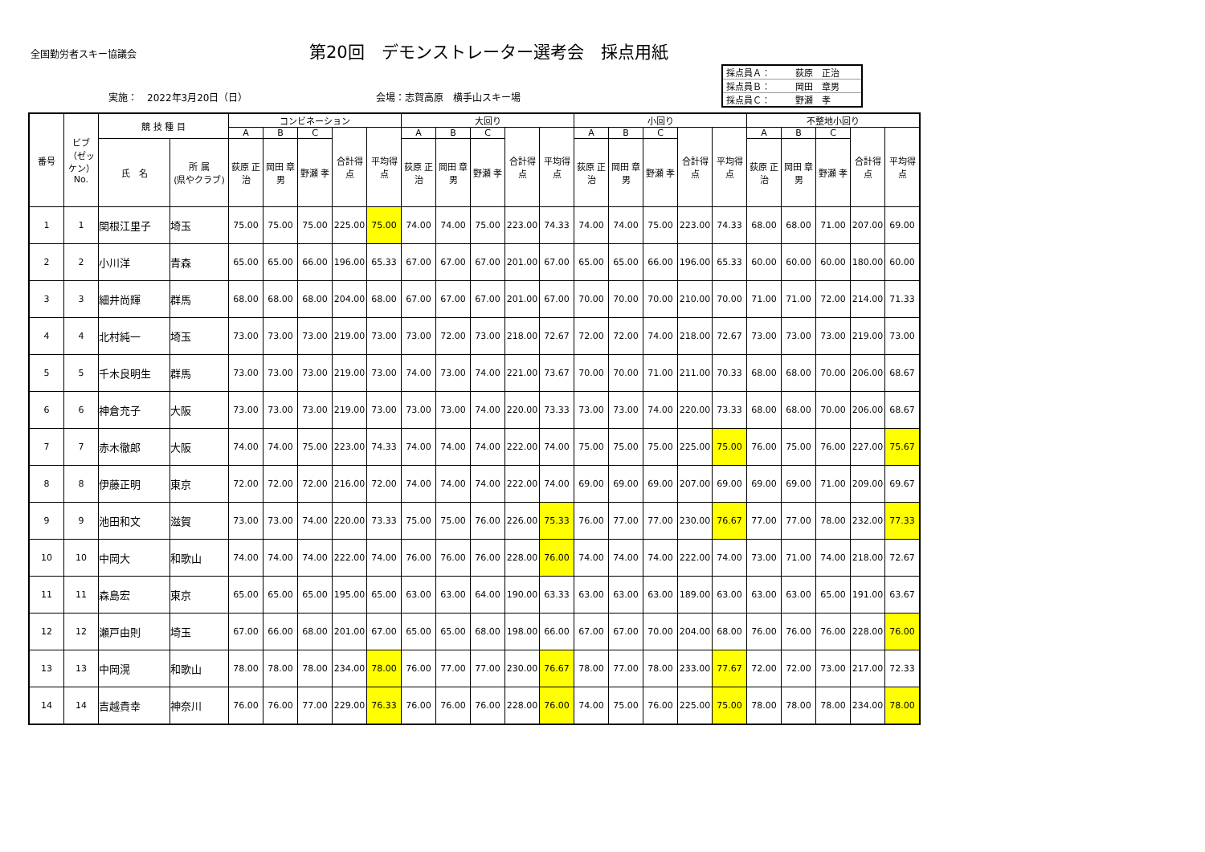全国勤労者スキー協議会
第20回　デモンストレーター選考会　採点用紙
実施：　2022年3月20日（日） 会場：志賀高原　横手山スキー場
| 採点員Ａ： | 荻原 正治 |
| 採点員Ｂ： | 岡田 章男 |
| 採点員Ｃ： | 野瀬 孝 |
| 番号 | ビブ（ゼッケン）No. | 競 技 種 目 | | コンビネーション | | | | | 大回り | | | | | 小回り | | | | | 不整地小回り | | | | |
| --- | --- | --- | --- | --- | --- | --- | --- | --- | --- | --- | --- | --- | --- | --- | --- | --- | --- | --- | --- | --- | --- | --- | --- |
| | | | | A | B | C | 合計得点 | 平均得点 | A | B | C | 合計得点 | 平均得点 | A | B | C | 合計得点 | 平均得点 | A | B | C | 合計得点 | 平均得点 |
| | | 氏 名 | 所 属 (県やクラブ) | 荻原 正治 | 岡田 章男 | 野瀬 孝 | | | 荻原 正治 | 岡田 章男 | 野瀬 孝 | | | 荻原 正治 | 岡田 章男 | 野瀬 孝 | | | 荻原 正治 | 岡田 章男 | 野瀬 孝 | | |
| 1 | 1 | 関根江里子 | 埼玉 | 75.00 | 75.00 | 75.00 | 225.00 | 75.00 | 74.00 | 74.00 | 75.00 | 223.00 | 74.33 | 74.00 | 74.00 | 75.00 | 223.00 | 74.33 | 68.00 | 68.00 | 71.00 | 207.00 | 69.00 |
| 2 | 2 | 小川洋 | 青森 | 65.00 | 65.00 | 66.00 | 196.00 | 65.33 | 67.00 | 67.00 | 67.00 | 201.00 | 67.00 | 65.00 | 65.00 | 66.00 | 196.00 | 65.33 | 60.00 | 60.00 | 60.00 | 180.00 | 60.00 |
| 3 | 3 | 細井尚輝 | 群馬 | 68.00 | 68.00 | 68.00 | 204.00 | 68.00 | 67.00 | 67.00 | 67.00 | 201.00 | 67.00 | 70.00 | 70.00 | 70.00 | 210.00 | 70.00 | 71.00 | 71.00 | 72.00 | 214.00 | 71.33 |
| 4 | 4 | 北村純一 | 埼玉 | 73.00 | 73.00 | 73.00 | 219.00 | 73.00 | 73.00 | 72.00 | 73.00 | 218.00 | 72.67 | 72.00 | 72.00 | 74.00 | 218.00 | 72.67 | 73.00 | 73.00 | 73.00 | 219.00 | 73.00 |
| 5 | 5 | 千木良明生 | 群馬 | 73.00 | 73.00 | 73.00 | 219.00 | 73.00 | 74.00 | 73.00 | 74.00 | 221.00 | 73.67 | 70.00 | 70.00 | 71.00 | 211.00 | 70.33 | 68.00 | 68.00 | 70.00 | 206.00 | 68.67 |
| 6 | 6 | 神倉充子 | 大阪 | 73.00 | 73.00 | 73.00 | 219.00 | 73.00 | 73.00 | 73.00 | 74.00 | 220.00 | 73.33 | 73.00 | 73.00 | 74.00 | 220.00 | 73.33 | 68.00 | 68.00 | 70.00 | 206.00 | 68.67 |
| 7 | 7 | 赤木徹郎 | 大阪 | 74.00 | 74.00 | 75.00 | 223.00 | 74.33 | 74.00 | 74.00 | 74.00 | 222.00 | 74.00 | 75.00 | 75.00 | 75.00 | 225.00 | 75.00 | 76.00 | 75.00 | 76.00 | 227.00 | 75.67 |
| 8 | 8 | 伊藤正明 | 東京 | 72.00 | 72.00 | 72.00 | 216.00 | 72.00 | 74.00 | 74.00 | 74.00 | 222.00 | 74.00 | 69.00 | 69.00 | 69.00 | 207.00 | 69.00 | 69.00 | 69.00 | 71.00 | 209.00 | 69.67 |
| 9 | 9 | 池田和文 | 滋賀 | 73.00 | 73.00 | 74.00 | 220.00 | 73.33 | 75.00 | 75.00 | 76.00 | 226.00 | 75.33 | 76.00 | 77.00 | 77.00 | 230.00 | 76.67 | 77.00 | 77.00 | 78.00 | 232.00 | 77.33 |
| 10 | 10 | 中岡大 | 和歌山 | 74.00 | 74.00 | 74.00 | 222.00 | 74.00 | 76.00 | 76.00 | 76.00 | 228.00 | 76.00 | 74.00 | 74.00 | 74.00 | 222.00 | 74.00 | 73.00 | 71.00 | 74.00 | 218.00 | 72.67 |
| 11 | 11 | 森島宏 | 東京 | 65.00 | 65.00 | 65.00 | 195.00 | 65.00 | 63.00 | 63.00 | 64.00 | 190.00 | 63.33 | 63.00 | 63.00 | 63.00 | 189.00 | 63.00 | 63.00 | 63.00 | 65.00 | 191.00 | 63.67 |
| 12 | 12 | 瀬戸由則 | 埼玉 | 67.00 | 66.00 | 68.00 | 201.00 | 67.00 | 65.00 | 65.00 | 68.00 | 198.00 | 66.00 | 67.00 | 67.00 | 70.00 | 204.00 | 68.00 | 76.00 | 76.00 | 76.00 | 228.00 | 76.00 |
| 13 | 13 | 中岡滉 | 和歌山 | 78.00 | 78.00 | 78.00 | 234.00 | 78.00 | 76.00 | 77.00 | 77.00 | 230.00 | 76.67 | 78.00 | 77.00 | 78.00 | 233.00 | 77.67 | 72.00 | 72.00 | 73.00 | 217.00 | 72.33 |
| 14 | 14 | 吉越貴幸 | 神奈川 | 76.00 | 76.00 | 77.00 | 229.00 | 76.33 | 76.00 | 76.00 | 76.00 | 228.00 | 76.00 | 74.00 | 75.00 | 76.00 | 225.00 | 75.00 | 78.00 | 78.00 | 78.00 | 234.00 | 78.00 |